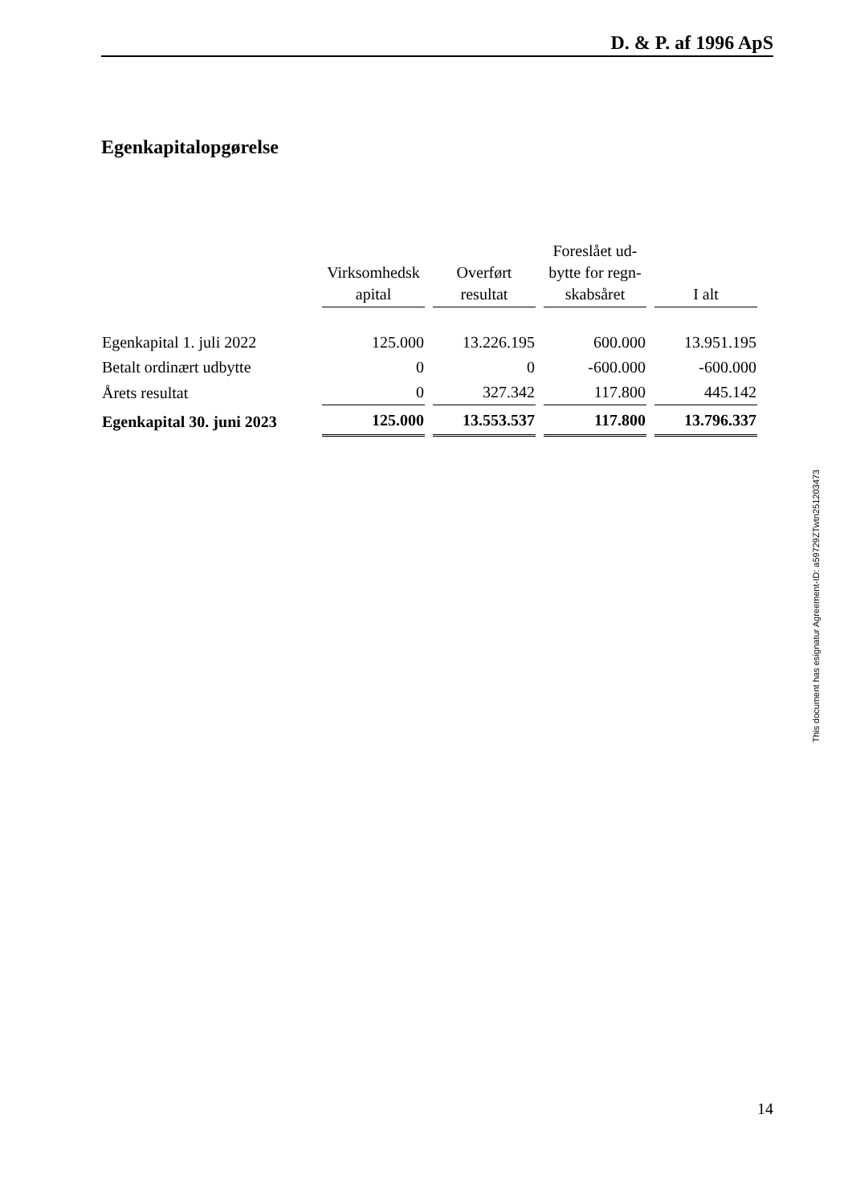D. & P. af 1996 ApS
Egenkapitalopgørelse
| | Virksomhedsk apital | Overført resultat | Foreslået ud-bytte for regn-skabsåret | I alt |
| --- | --- | --- | --- | --- |
| Egenkapital 1. juli 2022 | 125.000 | 13.226.195 | 600.000 | 13.951.195 |
| Betalt ordinært udbytte | 0 | 0 | -600.000 | -600.000 |
| Årets resultat | 0 | 327.342 | 117.800 | 445.142 |
| Egenkapital 30. juni 2023 | 125.000 | 13.553.537 | 117.800 | 13.796.337 |
This document has esignatur Agreement-ID: a59729ZTwtn251203473
14